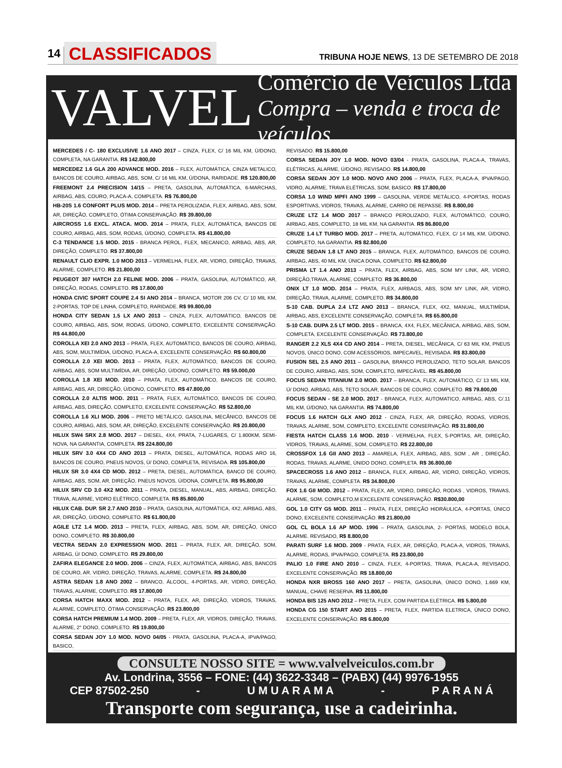14 CLASSIFICADOS
TRIBUNA HOJE NEWS, 13 DE SETEMBRO DE 2018
VALVEL
Comércio de Veículos Ltda
Compra – venda e troca de veículos
MERCEDES / C- 180 EXCLUSIVE 1.6 ANO 2017 – CINZA, FLEX, C/ 16 MIL KM, Ú/DONO, COMPLETA, NA GARANTIA. R$ 142.800,00
MERCEDEZ 1.6 GLA 200 ADVANCE MOD. 2016 – FLEX, AUTOMÁTICA, CINZA METALICO, BANCOS DE COURO, AIRBAG, ABS, SOM, C/ 16 MIL KM, Ú/DONA, RARIDADE. R$ 120.800,00
FREEMONT 2.4 PRECISION 14/15 – PRETA, GASOLINA, AUTOMÁTICA, 6-MARCHAS, AIRBAG, ABS, COURO, PLACA-A, COMPLETA. R$ 76.800,00
HB-20S 1.6 CONFORT PLUS MOD. 2014 – PRETA PEROLIZADA, FLEX, AIRBAG, ABS, SOM, AR, DIREÇÃO, COMPLETO, ÓTIMA CONSERVAÇÃO. R$ 39.800,00
AIRCROSS 1.6 EXCL. ATACA. MOD. 2014 – PRATA, FLEX, AUTOMÁTICA, BANCOS DE COURO, AIRBAG, ABS, SOM, RODAS, Ú/DONO, COMPLETA. R$ 41.800,00
C-3 TENDANCE 1.5 MOD. 2015 - BRANCA PEROL, FLEX, MECANICO, AIRBAG, ABS, AR, DIREÇÃO, COMPLETO. R$ 37.800,00
RENAULT CLIO EXPR. 1.0 MOD 2013 – VERMELHA, FLEX, AR, VIDRO, DIREÇÃO, TRAVAS, ALARME, COMPLETO. R$ 21.800,00
PEUGEOT 307 HATCH 2.0 FELINE MOD. 2006 – PRATA, GASOLINA, AUTOMÁTICO, AR, DIREÇÃO, RODAS, COMPLETO. R$ 17.800,00
HONDA CIVIC SPORT COUPE 2.4 SI ANO 2014 – BRANCA, MOTOR 206 CV, C/ 10 MIL KM, 2-PORTAS, TOP DE LINHA, COMPLETO, RARIDADE. R$ 99.800,00
HONDA CITY SEDAN 1.5 LX ANO 2013 – CINZA, FLEX, AUTOMÁTICO, BANCOS DE COURO, AIRBAG, ABS, SOM, RODAS, Ú/DONO, COMPLETO, EXCELENTE CONSERVAÇÃO. R$ 44.800,00
COROLLA XEI 2.0 ANO 2013 – PRATA, FLEX, AUTOMÁTICO, BANCOS DE COURO, AIRBAG, ABS, SOM, MULTIMÍDIA, Ú/DONO, PLACA-A, EXCELENTE CONSERVAÇÃO. R$ 60.800,00
COROLLA 2.0 XEI MOD. 2013 – PRATA, FLEX, AUTOMÁTICO, BANCOS DE COURO, AIRBAG, ABS, SOM MULTIMÍDIA, AR, DIREÇÃO, Ú/DONO, COMPLETO. R$ 59.000,00
COROLLA 1.8 XEI MOD. 2010 – PRATA, FLEX, AUTOMÁTICO, BANCOS DE COURO, AIRBAG, ABS, AR, DIREÇÃO, Ú/DONO, COMPLETO. R$ 47.800,00
COROLLA 2.0 ALTIS MOD. 2011 – PRATA, FLEX, AUTOMÁTICO, BANCOS DE COURO, AIRBAG, ABS, DIREÇÃO, COMPLETO, EXCELENTE CONSERVAÇÃO. R$ 52.800,00
COROLLA 1.6 XLI MOD. 2006 – PRETO METÁLICO, GASOLINA, MECÂNICO, BANCOS DE COURO, AIRBAG, ABS, SOM, AR, DIREÇÃO, EXCELENTE CONSERVAÇÃO. R$ 20.800,00
HILUX SW4 SRX 2.8 MOD. 2017 – DIESEL, 4X4, PRATA, 7-LUGARES, C/ 1.800KM, SEMI-NOVA, NA GARANTIA, COMPLETA. R$ 224.800,00
HILUX SRV 3.0 4X4 CD ANO 2013 – PRATA, DIESEL, AUTOMÁTICA, RODAS ARO 16, BANCOS DE COURO, PNEUS NOVOS, Ú/ DONO, COMPLETA, REVISADA. R$ 105.800,00
HILUX SR 3.0 4X4 CD MOD. 2012 – PRETA, DIESEL, AUTOMÁTICA, BANCO DE COURO, AIRBAG, ABS, SOM, AR, DIREÇÃO, PNEUS NOVOS, Ú/DONA, COMPLETA. R$ 95.800,00
HILUX SRV CD 3.0 4X2 MOD. 2011 – PRATA, DIESEL, MANUAL, ABS, AIRBAG, DIREÇÃO, TRAVA, ALARME, VIDRO ELÉTRICO, COMPLETA. R$ 85.800,00
HILUX CAB. DUP. SR 2.7 ANO 2010 – PRATA, GASOLINA, AUTOMÁTICA, 4X2, AIRBAG, ABS, AR, DIREÇÃO, Ú/DONO, COMPLETO. R$ 61.800,00
AGILE LTZ 1.4 MOD. 2013 – PRETA, FLEX, AIRBAG, ABS, SOM, AR, DIREÇÃO, ÚNICO DONO, COMPLETO. R$ 30.800,00
VECTRA SEDAN 2.0 EXPRESSION MOD. 2011 – PRATA, FLEX, AR, DIREÇÃO, SOM, AIRBAG, Ú/ DONO, COMPLETO. R$ 29.800,00
ZAFIRA ELEGANCE 2.0 MOD. 2006 – CINZA, FLEX, AUTOMÁTICA, AIRBAG, ABS, BANCOS DE COURO, AR, VIDRO, DIREÇÃO, TRAVAS, ALARME, COMPLETA. R$ 24.800,00
ASTRA SEDAN 1.8 ANO 2002 – BRANCO, ÁLCOOL, 4-PORTAS, AR, VIDRO, DIREÇÃO, TRAVAS, ALARME, COMPLETO. R$ 17.800,00
CORSA HATCH MAXX MOD. 2012 – PRATA, FLEX, AR, DIREÇÃO, VIDROS, TRAVAS, ALARME, COMPLETO, ÓTIMA CONSERVAÇÃO. R$ 23.800,00
CORSA HATCH PREMIUM 1.4 MOD. 2009 – PRETA, FLEX, AR, VIDROS, DIREÇÃO, TRAVAS, ALARME, 2° DONO, COMPLETO. R$ 19.800,00
CORSA SEDAN JOY 1.0 MOD. NOVO 04/05 - PRATA, GASOLINA, PLACA-A, IPVA/PAGO, BASICO,
REVISADO. R$ 15.800,00
CORSA SEDAN JOY 1.0 MOD. NOVO 03/04 - PRATA, GASOLINA, PLACA-A, TRAVAS, ELÉTRICAS, ALARME, Ú/DONO, REVISADO. R$ 14.800,00
CORSA SEDAN JOY 1.0 MOD. NOVO ANO 2006 – PRATA, FLEX, PLACA-A, IPVA/PAGO, VIDRO, ALARME, TRAVA ELÉTRICAS, SOM, BASICO. R$ 17.800,00
CORSA 1.0 WIND MPFI ANO 1999 – GASOLINA, VERDE METÁLICO, 4-PORTAS, RODAS ESPORTIVAS, VIDROS, TRAVAS, ALARME, CARRO DE REPASSE. R$ 8.800,00
CRUZE LTZ 1.4 MOD 2017 – BRANCO PEROLIZADO, FLEX, AUTOMÁTICO, COURO, AIRBAG, ABS, COMPLETO, 18 MIL KM, NA GARANTIA. R$ 86.800,00
CRUZE 1.4 LT TURBO MOD. 2017 – PRETA, AUTOMÁTICO, FLEX, C/ 14 MIL KM, Ú/DONO, COMPLETO, NA GARANTIA. R$ 82.800,00
CRUZE SEDAN 1.8 LT ANO 2015 – BRANCA, FLEX, AUTOMÁTICO, BANCOS DE COURO, AIRBAG, ABS, 40 MIL KM, ÚNICA DONA, COMPLETO. R$ 62.800,00
PRISMA LT 1.4 ANO 2013 – PRATA, FLEX, AIRBAG, ABS, SOM MY LINK, AR, VIDRO, DIREÇÃO,TRAVA, ALARME, COMPLETO. R$ 36.800,00
ONIX LT 1.0 MOD. 2014 – PRATA, FLEX, AIRBAGS, ABS, SOM MY LINK, AR, VIDRO, DIREÇÃO, TRAVA, ALARME, COMPLETO. R$ 34.800,00
S-10 CAB. DUPLA 2.4 LTZ ANO 2013 – BRANCA, FLEX, 4X2, MANUAL, MULTIMÍDIA, AIRBAG, ABS, EXCELENTE CONSERVAÇÃO, COMPLETA. R$ 65.800,00
S-10 CAB. DUPA 2.5 LT MOD. 2015 – BRANCA, 4X4, FLEX, MECÂNICA, AIRBAG, ABS, SOM, COMPLETA, EXCELENTE CONSERVAÇÃO. R$ 73.800,00
RANGER 2.2 XLS 4X4 CD ANO 2014 – PRETA, DIESEL, MECÂNICA, C/ 63 MIL KM, PNEUS NOVOS, ÚNICO DONO, COM ACESSÓRIOS, IMPECAVEL, REVISADA. R$ 83.800,00
FUSION SEL 2.5 ANO 2011 – GASOLINA, BRANCO PEROLIZADO, TETO SOLAR, BANCOS DE COURO, AIRBAG, ABS, SOM, COMPLETO, IMPECÁVEL. R$ 45.800,00
FOCUS SEDAN TITANIUM 2.0 MOD. 2017 – BRANCA, FLEX, AUTOMÁTICO, C/ 13 MIL KM, Ú/ DONO, AIRBAG, ABS, TETO SOLAR, BANCOS DE COURO, COMPLETO. R$ 79.800,00
FOCUS SEDAN - SE 2.0 MOD. 2017 - BRANCA, FLEX, AUTOMATICO, AIRBAG, ABS, C/.11 MIL KM, Ú/DONO, NA GARANTIA. R$ 74.800,00
FOCUS 1.6 HATCH GLX ANO 2012 - CINZA, FLEX, AR, DIREÇÃO, RODAS, VIDROS, TRAVAS, ALARME, SOM, COMPLETO, EXCELENTE CONSERVAÇÃO. R$ 31.800,00
FIESTA HATCH CLASS 1.6 MOD. 2010 - VERMELHA, FLEX, 5-PORTAS, AR, DIREÇÃO, VIDROS, TRAVAS, ALARME, SOM, COMPLETO. R$ 22.800,00
CROSSFOX 1.6 GII ANO 2013 – AMARELA, FLEX, AIRBAG, ABS, SOM , AR , DIREÇÃO, RODAS, TRAVAS, ALARME, ÚNIDO DONO, COMPLETA. R$ 36.800,00
SPACECROSS 1.6 ANO 2012 – BRANCA, FLEX, AIRBAG, AR, VIDRO, DIREÇÃO, VIDROS, TRAVAS, ALARME, COMPLETA. R$ 34.800,00
FOX 1.6 GII MOD. 2012 – PRATA, FLEX, AR, VIDRO, DIREÇÃO, RODAS , VIDROS, TRAVAS, ALARME, SOM, COMPLETO,M EXCELENTE CONSERVAÇÃO. R$30.800,00
GOL 1.0 CITY G5 MOD. 2011 – PRATA, FLEX, DIREÇÃO HIDRÁULICA, 4-PORTAS, ÚNICO DONO, EXCELENTE CONSERVAÇÃO. R$ 21.800,00
GOL CL BOLA 1.6 AP MOD. 1996 – PRATA, GASOLINA, 2- PORTAS, MODELO BOLA, ALARME. REVISADO, R$ 8.800,00
PARATI SURF 1.6 MOD. 2009 - PRATA, FLEX, AR, DIREÇÃO, PLACA-A, VIDROS, TRAVAS, ALARME, RODAS, IPVA/PAGO, COMPLETA. R$ 23.800,00
PALIO 1.0 FIRE ANO 2010 – CINZA, FLEX, 4-PORTAS, TRAVA, PLACA-A, REVISADO, EXCELENTE CONSERVAÇÃO. R$ 18.800,00
HONDA NXR BROSS 160 ANO 2017 – PRETA, GASOLINA, ÚNICO DONO, 1.669 KM, MANUAL, CHAVE RESERVA. R$ 11.800,00
HONDA BIS 125 ANO 2012 – PRETA, FLEX, COM PARTIDA ELÉTRICA. R$ 5.800,00
HONDA CG 150 START ANO 2015 – PRETA, FLEX, PARTIDA ELETRICA, ÚNICO DONO, EXCELENTE CONSERVAÇÃO. R$ 6.800,00
CONSULTE NOSSO SITE = www.valvelveiculos.com.br
Av. Londrina, 3556 – FONE: (44) 3622-3348 – (PABX) (44) 9976-1955
CEP 87502-250 - U M U A R A M A - P A R A N Á
Transporte com segurança, use a cadeirinha.